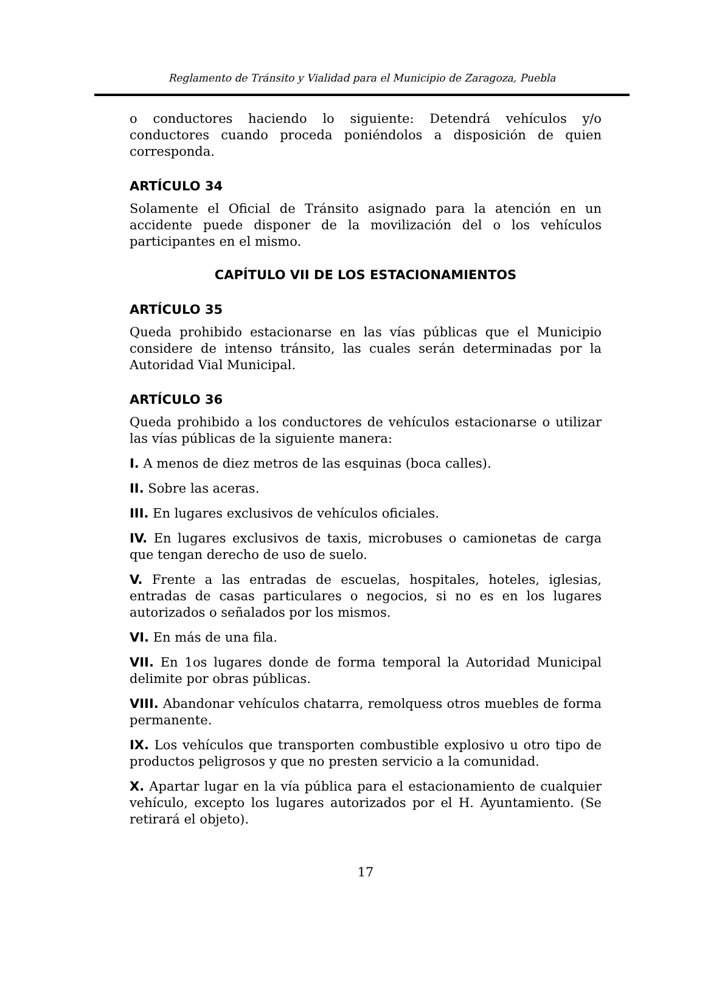Reglamento de Tránsito y Vialidad para el Municipio de Zaragoza, Puebla
o conductores haciendo lo siguiente: Detendrá vehículos y/o conductores cuando proceda poniéndolos a disposición de quien corresponda.
ARTÍCULO 34
Solamente el Oficial de Tránsito asignado para la atención en un accidente puede disponer de la movilización del o los vehículos participantes en el mismo.
CAPÍTULO VII DE LOS ESTACIONAMIENTOS
ARTÍCULO 35
Queda prohibido estacionarse en las vías públicas que el Municipio considere de intenso tránsito, las cuales serán determinadas por la Autoridad Vial Municipal.
ARTÍCULO 36
Queda prohibido a los conductores de vehículos estacionarse o utilizar las vías públicas de la siguiente manera:
I. A menos de diez metros de las esquinas (boca calles).
II. Sobre las aceras.
III. En lugares exclusivos de vehículos oficiales.
IV. En lugares exclusivos de taxis, microbuses o camionetas de carga que tengan derecho de uso de suelo.
V. Frente a las entradas de escuelas, hospitales, hoteles, iglesias, entradas de casas particulares o negocios, si no es en los lugares autorizados o señalados por los mismos.
VI. En más de una fila.
VII. En 1os lugares donde de forma temporal la Autoridad Municipal delimite por obras públicas.
VIII. Abandonar vehículos chatarra, remolquess otros muebles de forma permanente.
IX. Los vehículos que transporten combustible explosivo u otro tipo de productos peligrosos y que no presten servicio a la comunidad.
X. Apartar lugar en la vía pública para el estacionamiento de cualquier vehículo, excepto los lugares autorizados por el H. Ayuntamiento. (Se retirará el objeto).
17